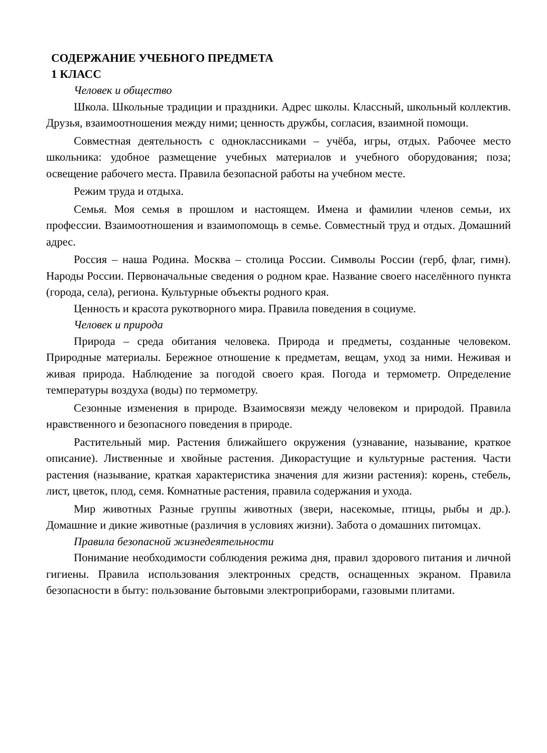СОДЕРЖАНИЕ УЧЕБНОГО ПРЕДМЕТА
1 КЛАСС
Человек и общество
Школа. Школьные традиции и праздники. Адрес школы. Классный, школьный коллектив. Друзья, взаимоотношения между ними; ценность дружбы, согласия, взаимной помощи.
Совместная деятельность с одноклассниками – учёба, игры, отдых. Рабочее место школьника: удобное размещение учебных материалов и учебного оборудования; поза; освещение рабочего места. Правила безопасной работы на учебном месте.
Режим труда и отдыха.
Семья. Моя семья в прошлом и настоящем. Имена и фамилии членов семьи, их профессии. Взаимоотношения и взаимопомощь в семье. Совместный труд и отдых. Домашний адрес.
Россия – наша Родина. Москва – столица России. Символы России (герб, флаг, гимн). Народы России. Первоначальные сведения о родном крае. Название своего населённого пункта (города, села), региона. Культурные объекты родного края.
Ценность и красота рукотворного мира. Правила поведения в социуме.
Человек и природа
Природа – среда обитания человека. Природа и предметы, созданные человеком. Природные материалы. Бережное отношение к предметам, вещам, уход за ними. Неживая и живая природа. Наблюдение за погодой своего края. Погода и термометр. Определение температуры воздуха (воды) по термометру.
Сезонные изменения в природе. Взаимосвязи между человеком и природой. Правила нравственного и безопасного поведения в природе.
Растительный мир. Растения ближайшего окружения (узнавание, называние, краткое описание). Лиственные и хвойные растения. Дикорастущие и культурные растения. Части растения (называние, краткая характеристика значения для жизни растения): корень, стебель, лист, цветок, плод, семя. Комнатные растения, правила содержания и ухода.
Мир животных Разные группы животных (звери, насекомые, птицы, рыбы и др.). Домашние и дикие животные (различия в условиях жизни). Забота о домашних питомцах.
Правила безопасной жизнедеятельности
Понимание необходимости соблюдения режима дня, правил здорового питания и личной гигиены. Правила использования электронных средств, оснащенных экраном. Правила безопасности в быту: пользование бытовыми электроприборами, газовыми плитами.